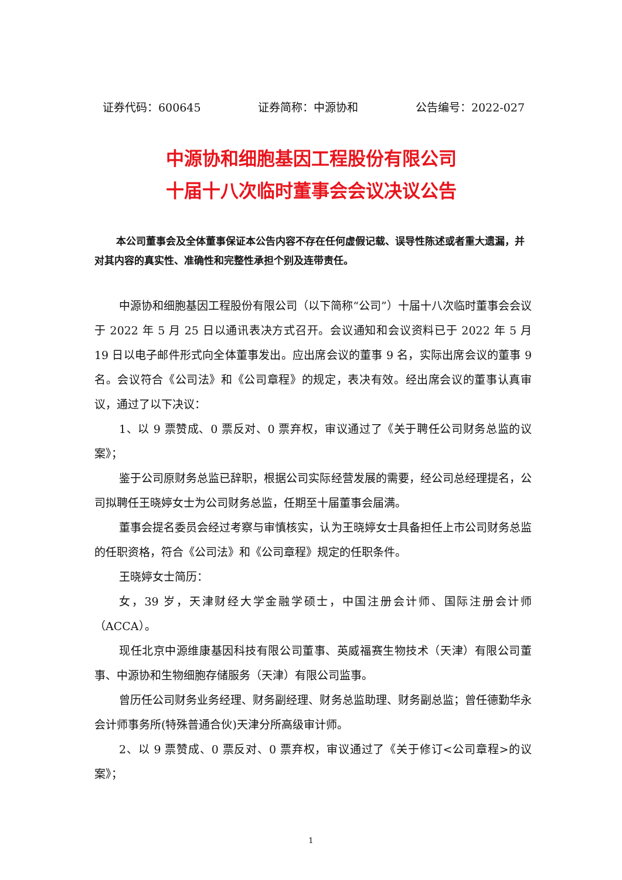证券代码：600645 证券简称：中源协和 公告编号：2022-027
中源协和细胞基因工程股份有限公司
十届十八次临时董事会会议决议公告
本公司董事会及全体董事保证本公告内容不存在任何虚假记载、误导性陈述或者重大遗漏，并对其内容的真实性、准确性和完整性承担个别及连带责任。
中源协和细胞基因工程股份有限公司（以下简称“公司”）十届十八次临时董事会会议于 2022 年 5 月 25 日以通讯表决方式召开。会议通知和会议资料已于 2022 年 5 月 19 日以电子邮件形式向全体董事发出。应出席会议的董事 9 名，实际出席会议的董事 9 名。会议符合《公司法》和《公司章程》的规定，表决有效。经出席会议的董事认真审议，通过了以下决议：
1、以 9 票赞成、0 票反对、0 票弃权，审议通过了《关于聘任公司财务总监的议案》；
鉴于公司原财务总监已辞职，根据公司实际经营发展的需要，经公司总经理提名，公司拟聘任王晓婷女士为公司财务总监，任期至十届董事会届满。
董事会提名委员会经过考察与审慎核实，认为王晓婷女士具备担任上市公司财务总监的任职资格，符合《公司法》和《公司章程》规定的任职条件。
王晓婷女士简历：
女，39 岁，天津财经大学金融学硕士，中国注册会计师、国际注册会计师（ACCA）。
现任北京中源维康基因科技有限公司董事、英威福赛生物技术（天津）有限公司董事、中源协和生物细胞存储服务（天津）有限公司监事。
曾历任公司财务业务经理、财务副经理、财务总监助理、财务副总监；曾任德勤华永会计师事务所(特殊普通合伙)天津分所高级审计师。
2、以 9 票赞成、0 票反对、0 票弃权，审议通过了《关于修订<公司章程>的议案》；
1